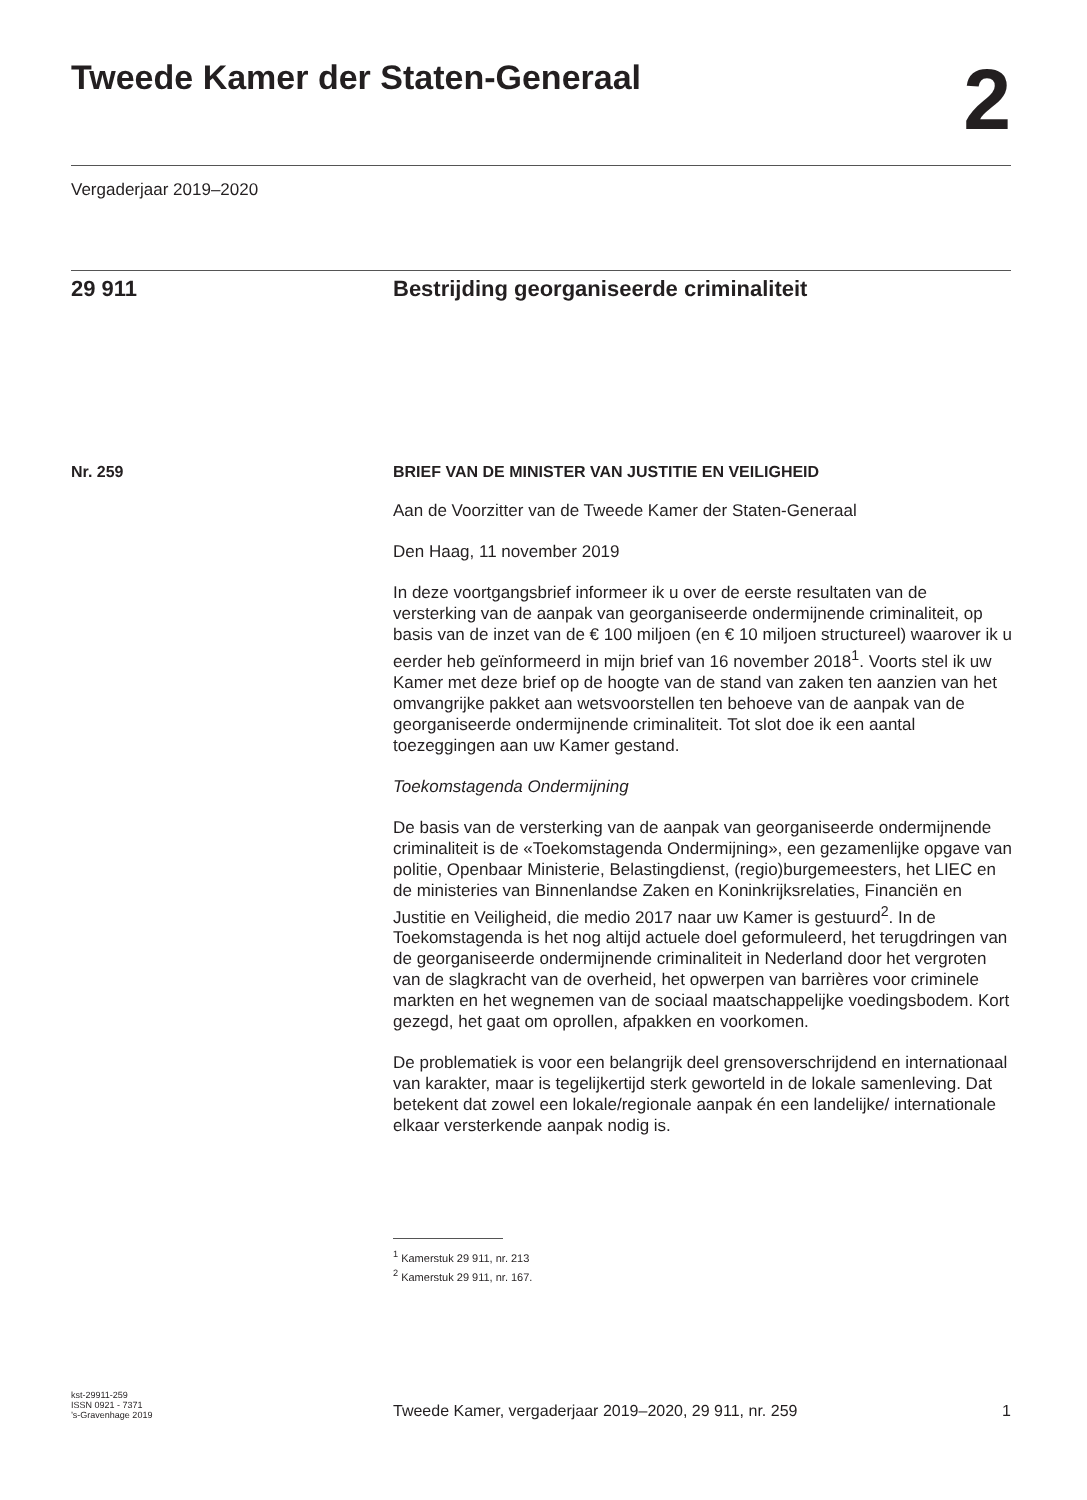Tweede Kamer der Staten-Generaal
2
Vergaderjaar 2019–2020
29 911 Bestrijding georganiseerde criminaliteit
Nr. 259 BRIEF VAN DE MINISTER VAN JUSTITIE EN VEILIGHEID
Aan de Voorzitter van de Tweede Kamer der Staten-Generaal
Den Haag, 11 november 2019
In deze voortgangsbrief informeer ik u over de eerste resultaten van de versterking van de aanpak van georganiseerde ondermijnende criminaliteit, op basis van de inzet van de € 100 miljoen (en € 10 miljoen structureel) waarover ik u eerder heb geïnformeerd in mijn brief van 16 november 2018<sup>1</sup>. Voorts stel ik uw Kamer met deze brief op de hoogte van de stand van zaken ten aanzien van het omvangrijke pakket aan wetsvoorstellen ten behoeve van de aanpak van de georganiseerde ondermijnende criminaliteit. Tot slot doe ik een aantal toezeggingen aan uw Kamer gestand.
Toekomstagenda Ondermijning
De basis van de versterking van de aanpak van georganiseerde ondermijnende criminaliteit is de «Toekomstagenda Ondermijning», een gezamenlijke opgave van politie, Openbaar Ministerie, Belastingdienst, (regio)burgemeesters, het LIEC en de ministeries van Binnenlandse Zaken en Koninkrijksrelaties, Financiën en Justitie en Veiligheid, die medio 2017 naar uw Kamer is gestuurd<sup>2</sup>. In de Toekomstagenda is het nog altijd actuele doel geformuleerd, het terugdringen van de georganiseerde ondermijnende criminaliteit in Nederland door het vergroten van de slagkracht van de overheid, het opwerpen van barrières voor criminele markten en het wegnemen van de sociaal maatschappelijke voedingsbodem. Kort gezegd, het gaat om oprollen, afpakken en voorkomen.
De problematiek is voor een belangrijk deel grensoverschrijdend en internationaal van karakter, maar is tegelijkertijd sterk geworteld in de lokale samenleving. Dat betekent dat zowel een lokale/regionale aanpak én een landelijke/ internationale elkaar versterkende aanpak nodig is.
<sup>1</sup> Kamerstuk 29 911, nr. 213
<sup>2</sup> Kamerstuk 29 911, nr. 167.
kst-29911-259
ISSN 0921 - 7371
’s-Gravenhage 2019
Tweede Kamer, vergaderjaar 2019–2020, 29 911, nr. 259
1